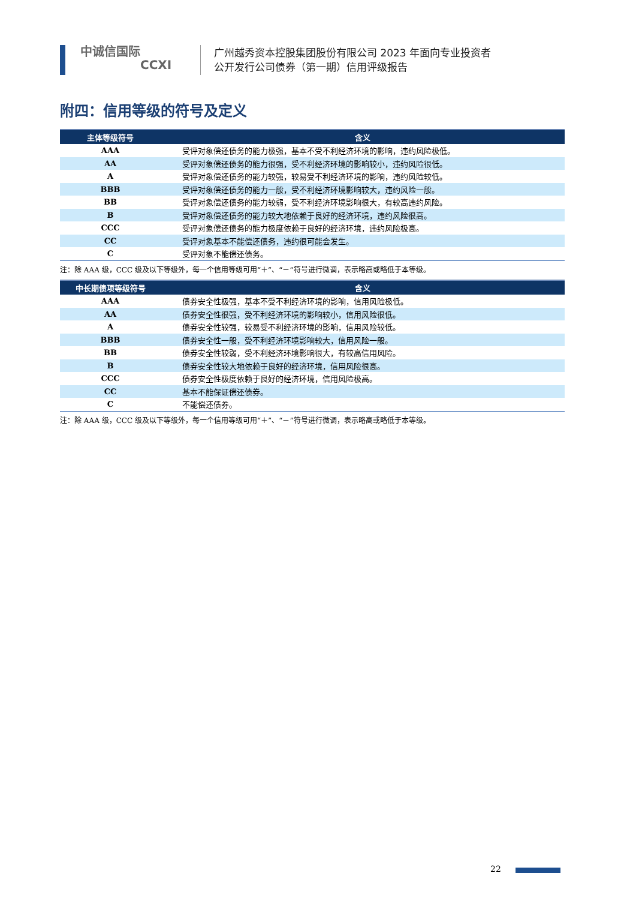中诚信国际
CCXI
广州越秀资本控股集团股份有限公司 2023 年面向专业投资者
公开发行公司债券（第一期）信用评级报告
附四：信用等级的符号及定义
| 主体等级符号 | 含义 |
| --- | --- |
| AAA | 受评对象偿还债务的能力极强，基本不受不利经济环境的影响，违约风险极低。 |
| AA | 受评对象偿还债务的能力很强，受不利经济环境的影响较小，违约风险很低。 |
| A | 受评对象偿还债务的能力较强，较易受不利经济环境的影响，违约风险较低。 |
| BBB | 受评对象偿还债务的能力一般，受不利经济环境影响较大，违约风险一般。 |
| BB | 受评对象偿还债务的能力较弱，受不利经济环境影响很大，有较高违约风险。 |
| B | 受评对象偿还债务的能力较大地依赖于良好的经济环境，违约风险很高。 |
| CCC | 受评对象偿还债务的能力极度依赖于良好的经济环境，违约风险极高。 |
| CC | 受评对象基本不能偿还债务，违约很可能会发生。 |
| C | 受评对象不能偿还债务。 |
注：除 AAA 级，CCC 级及以下等级外，每一个信用等级可用“＋”、“－”符号进行微调，表示略高或略低于本等级。
| 中长期债项等级符号 | 含义 |
| --- | --- |
| AAA | 债券安全性极强，基本不受不利经济环境的影响，信用风险极低。 |
| AA | 债券安全性很强，受不利经济环境的影响较小，信用风险很低。 |
| A | 债券安全性较强，较易受不利经济环境的影响，信用风险较低。 |
| BBB | 债券安全性一般，受不利经济环境影响较大，信用风险一般。 |
| BB | 债券安全性较弱，受不利经济环境影响很大，有较高信用风险。 |
| B | 债券安全性较大地依赖于良好的经济环境，信用风险很高。 |
| CCC | 债券安全性极度依赖于良好的经济环境，信用风险极高。 |
| CC | 基本不能保证偿还债券。 |
| C | 不能偿还债券。 |
注：除 AAA 级，CCC 级及以下等级外，每一个信用等级可用“＋”、“－”符号进行微调，表示略高或略低于本等级。
22